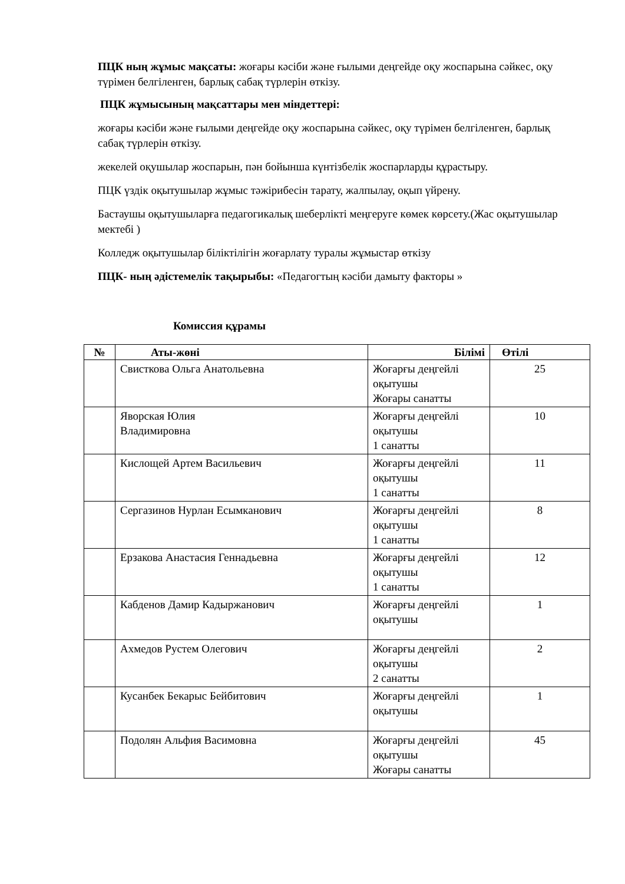ПЦК ның жұмыс мақсаты: жоғары кәсіби және ғылыми деңгейде оқу жоспарына сәйкес, оқу түрімен белгіленген, барлық сабақ түрлерін өткізу.
ПЦК жұмысының мақсаттары мен міндеттері:
жоғары кәсіби және ғылыми деңгейде оқу жоспарына сәйкес, оқу түрімен белгіленген, барлық сабақ түрлерін өткізу.
жекелей оқушылар жоспарын, пән бойынша күнтізбелік жоспарларды құрастыру.
ПЦК үздік оқытушылар жұмыс тәжірибесін тарату, жалпылау, оқып үйрену.
Бастаушы оқытушыларға педагогикалық шеберлікті меңгеруге көмек көрсету.(Жас оқытушылар мектебі )
Колледж оқытушылар біліктілігін жоғарлату туралы жұмыстар өткізу
ПЦК- ның әдістемелік тақырыбы: «Педагогтың кәсіби дамыту факторы »
Комиссия құрамы
| № | Аты-жөні | Білімі | Өтілі |
| --- | --- | --- | --- |
| | Свисткова Ольга Анатольевна | Жоғарғы деңгейлі оқытушы Жоғары санатты | 25 |
| | Яворская Юлия Владимировна | Жоғарғы деңгейлі оқытушы 1 санатты | 10 |
| | Кислощей Артем Васильевич | Жоғарғы деңгейлі оқытушы 1 санатты | 11 |
| | Сергазинов Нурлан Есымканович | Жоғарғы деңгейлі оқытушы 1 санатты | 8 |
| | Ерзакова Анастасия Геннадьевна | Жоғарғы деңгейлі оқытушы 1 санатты | 12 |
| | Кабденов Дамир Кадыржанович | Жоғарғы деңгейлі оқытушы | 1 |
| | Ахмедов Рустем Олегович | Жоғарғы деңгейлі оқытушы 2 санатты | 2 |
| | Кусанбек Бекарыс Бейбитович | Жоғарғы деңгейлі оқытушы | 1 |
| | Подолян Альфия Васимовна | Жоғарғы деңгейлі оқытушы Жоғары санатты | 45 |